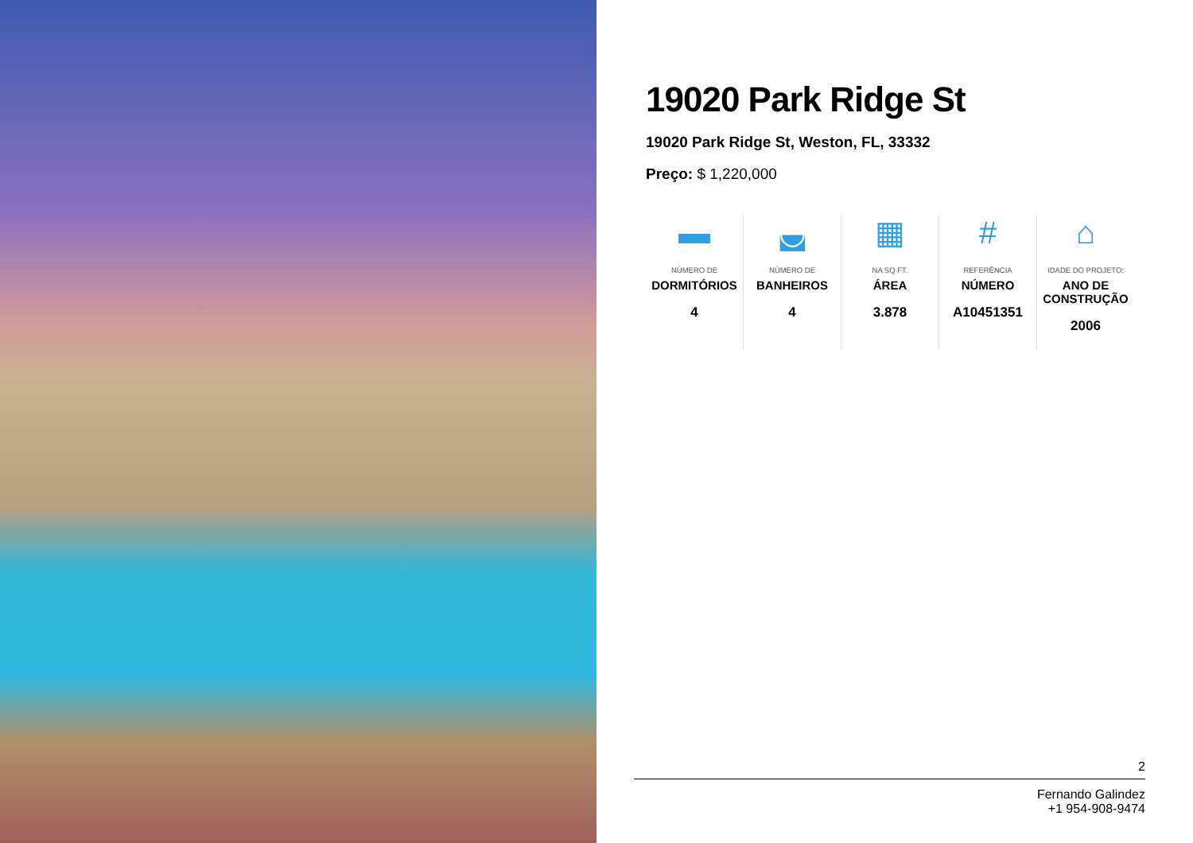19020 Park Ridge St
19020 Park Ridge St, Weston, FL, 33332
Preço: $ 1,220,000
▬
NÚMERO DE
DORMITÓRIOS
4
◛
NÚMERO DE
BANHEIROS
4
▦
NA SQ FT.
ÁREA
3.878
#
REFERÊNCIA
NÚMERO
A10451351
⌂
IDADE DO PROJETO:
ANO DE CONSTRUÇÃO
2006
2
Fernando Galindez
+1 954-908-9474